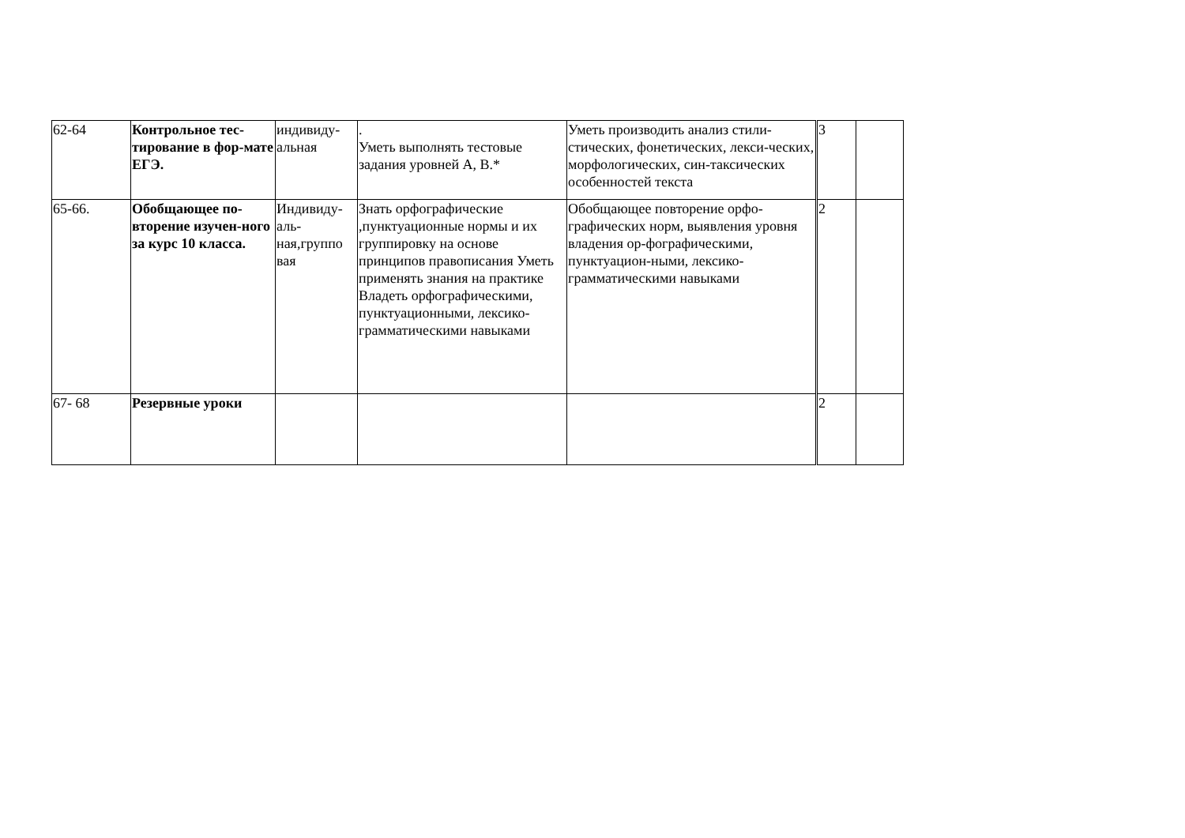| 62-64 | Контрольное тес-тирование в фор-мате ЕГЭ. | индивиду-альная | . Уметь выполнять тестовые задания уровней А, В.* | Уметь производить анализ стили-стических, фонетических, лекси-ческих, морфологических, син-таксических особенностей текста | 3 | |
| 65-66. | Обобщающее по-вторение изучен-ного за курс 10 класса. | Индивиду-аль-ная,группо вая | Знать орфографические ,пунктуационные нормы и их группировку на основе принципов правописания Уметь применять знания на практике Владеть орфографическими, пунктуационными, лексико-грамматическими навыками | Обобщающее повторение орфо-графических норм, выявления уровня владения ор-фографическими, пунктуацион-ными, лексико-грамматическими навыками | 2 | |
| 67- 68 | Резервные уроки | | | | 2 | |